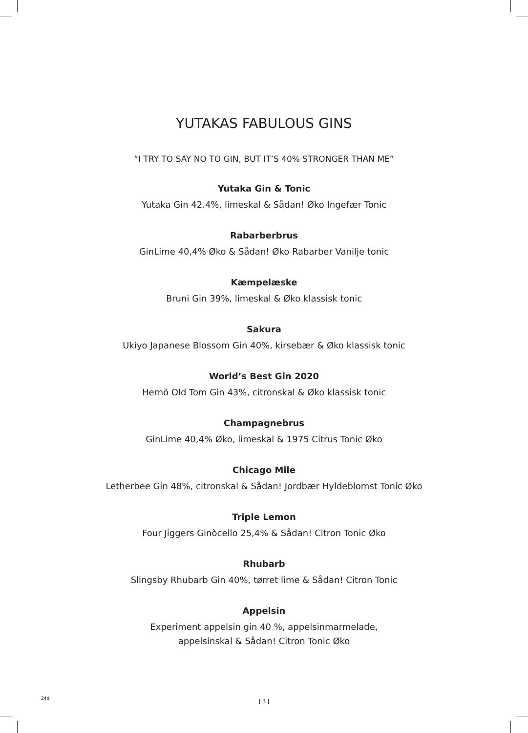YUTAKAS FABULOUS GINS
“I TRY TO SAY NO TO GIN, BUT IT’S 40% STRONGER THAN ME”
Yutaka Gin & Tonic
Yutaka Gin 42.4%, limeskal & Sådan! Øko Ingefær Tonic
Rabarberbrus
GinLime 40,4% Øko & Sådan! Øko Rabarber Vanilje tonic
Kæmpelæske
Bruni Gin 39%, limeskal & Øko klassisk tonic
Sakura
Ukiyo Japanese Blossom Gin 40%, kirsebær & Øko klassisk tonic
World’s Best Gin 2020
Hernö Old Tom Gin 43%, citronskal & Øko klassisk tonic
Champagnebrus
GinLime 40,4% Øko, limeskal & 1975 Citrus Tonic Øko
Chicago Mile
Letherbee Gin 48%, citronskal & Sådan! Jordbær Hyldeblomst Tonic Øko
Triple Lemon
Four Jiggers Ginòcello 25,4% & Sådan! Citron Tonic Øko
Rhubarb
Slingsby Rhubarb Gin 40%, tørret lime & Sådan! Citron Tonic
Appelsin
Experiment appelsin gin 40 %, appelsinmarmelade,
appelsinskal & Sådan! Citron Tonic Øko
24d ] 3 [